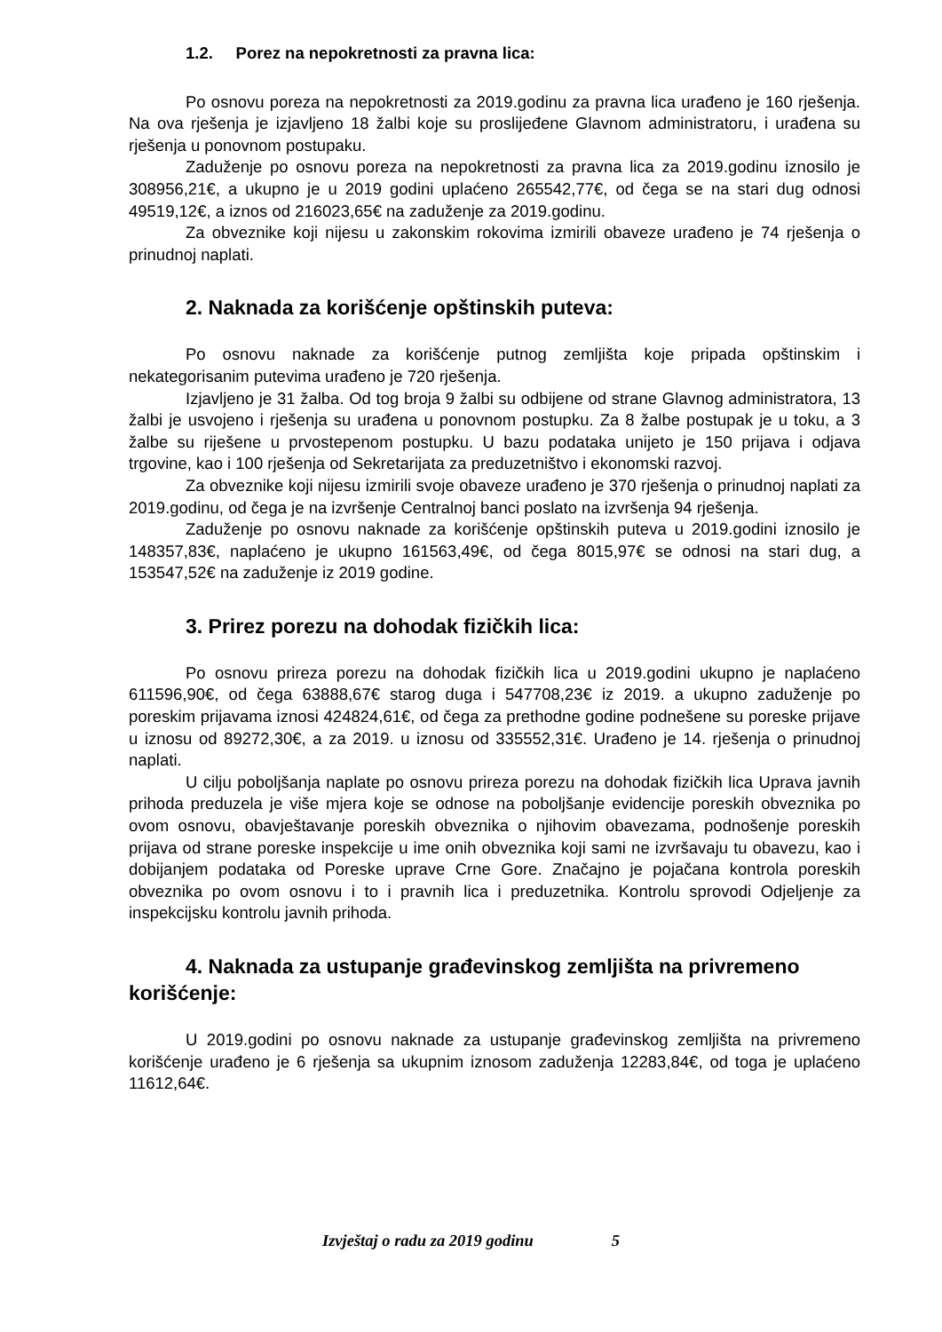1.2. Porez na nepokretnosti za pravna lica:
Po osnovu poreza na nepokretnosti za 2019.godinu za pravna lica urađeno je 160 rješenja. Na ova rješenja je izjavljeno 18 žalbi koje su proslijeđene Glavnom administratoru, i urađena su rješenja u ponovnom postupaku.
Zaduženje po osnovu poreza na nepokretnosti za pravna lica za 2019.godinu iznosilo je 308956,21€, a ukupno je u 2019 godini uplaćeno 265542,77€, od čega se na stari dug odnosi 49519,12€, a iznos od 216023,65€ na zaduženje za 2019.godinu.
Za obveznike koji nijesu u zakonskim rokovima izmirili obaveze urađeno je 74 rješenja o prinudnoj naplati.
2. Naknada za korišćenje opštinskih puteva:
Po osnovu naknade za korišćenje putnog zemljišta koje pripada opštinskim i nekategorisanim putevima urađeno je 720 rješenja.
Izjavljeno je 31 žalba. Od tog broja 9 žalbi su odbijene od strane Glavnog administratora, 13 žalbi je usvojeno i rješenja su urađena u ponovnom postupku. Za 8 žalbe postupak je u toku, a 3 žalbe su riješene u prvostepenom postupku. U bazu podataka unijeto je 150 prijava i odjava trgovine, kao i 100 rješenja od Sekretarijata za preduzetništvo i ekonomski razvoj.
Za obveznike koji nijesu izmirili svoje obaveze urađeno je 370 rješenja o prinudnoj naplati za 2019.godinu, od čega je na izvršenje Centralnoj banci poslato na izvršenja 94 rješenja.
Zaduženje po osnovu naknade za korišćenje opštinskih puteva u 2019.godini iznosilo je 148357,83€, naplaćeno je ukupno 161563,49€, od čega 8015,97€ se odnosi na stari dug, a 153547,52€ na zaduženje iz 2019 godine.
3. Prirez porezu na dohodak fizičkih lica:
Po osnovu prireza porezu na dohodak fizičkih lica u 2019.godini ukupno je naplaćeno 611596,90€, od čega 63888,67€ starog duga i 547708,23€ iz 2019. a ukupno zaduženje po poreskim prijavama iznosi 424824,61€, od čega za prethodne godine podnešene su poreske prijave u iznosu od 89272,30€, a za 2019. u iznosu od 335552,31€. Urađeno je 14. rješenja o prinudnoj naplati.
U cilju poboljšanja naplate po osnovu prireza porezu na dohodak fizičkih lica Uprava javnih prihoda preduzela je više mjera koje se odnose na poboljšanje evidencije poreskih obveznika po ovom osnovu, obavještavanje poreskih obveznika o njihovim obavezama, podnošenje poreskih prijava od strane poreske inspekcije u ime onih obveznika koji sami ne izvršavaju tu obavezu, kao i dobijanjem podataka od Poreske uprave Crne Gore. Značajno je pojačana kontrola poreskih obveznika po ovom osnovu i to i pravnih lica i preduzetnika. Kontrolu sprovodi Odjeljenje za inspekcijsku kontrolu javnih prihoda.
4. Naknada za ustupanje građevinskog zemljišta na privremeno korišćenje:
U 2019.godini po osnovu naknade za ustupanje građevinskog zemljišta na privremeno korišćenje urađeno je 6 rješenja sa ukupnim iznosom zaduženja 12283,84€, od toga je uplaćeno 11612,64€.
Izvještaj o radu za 2019 godinu 5